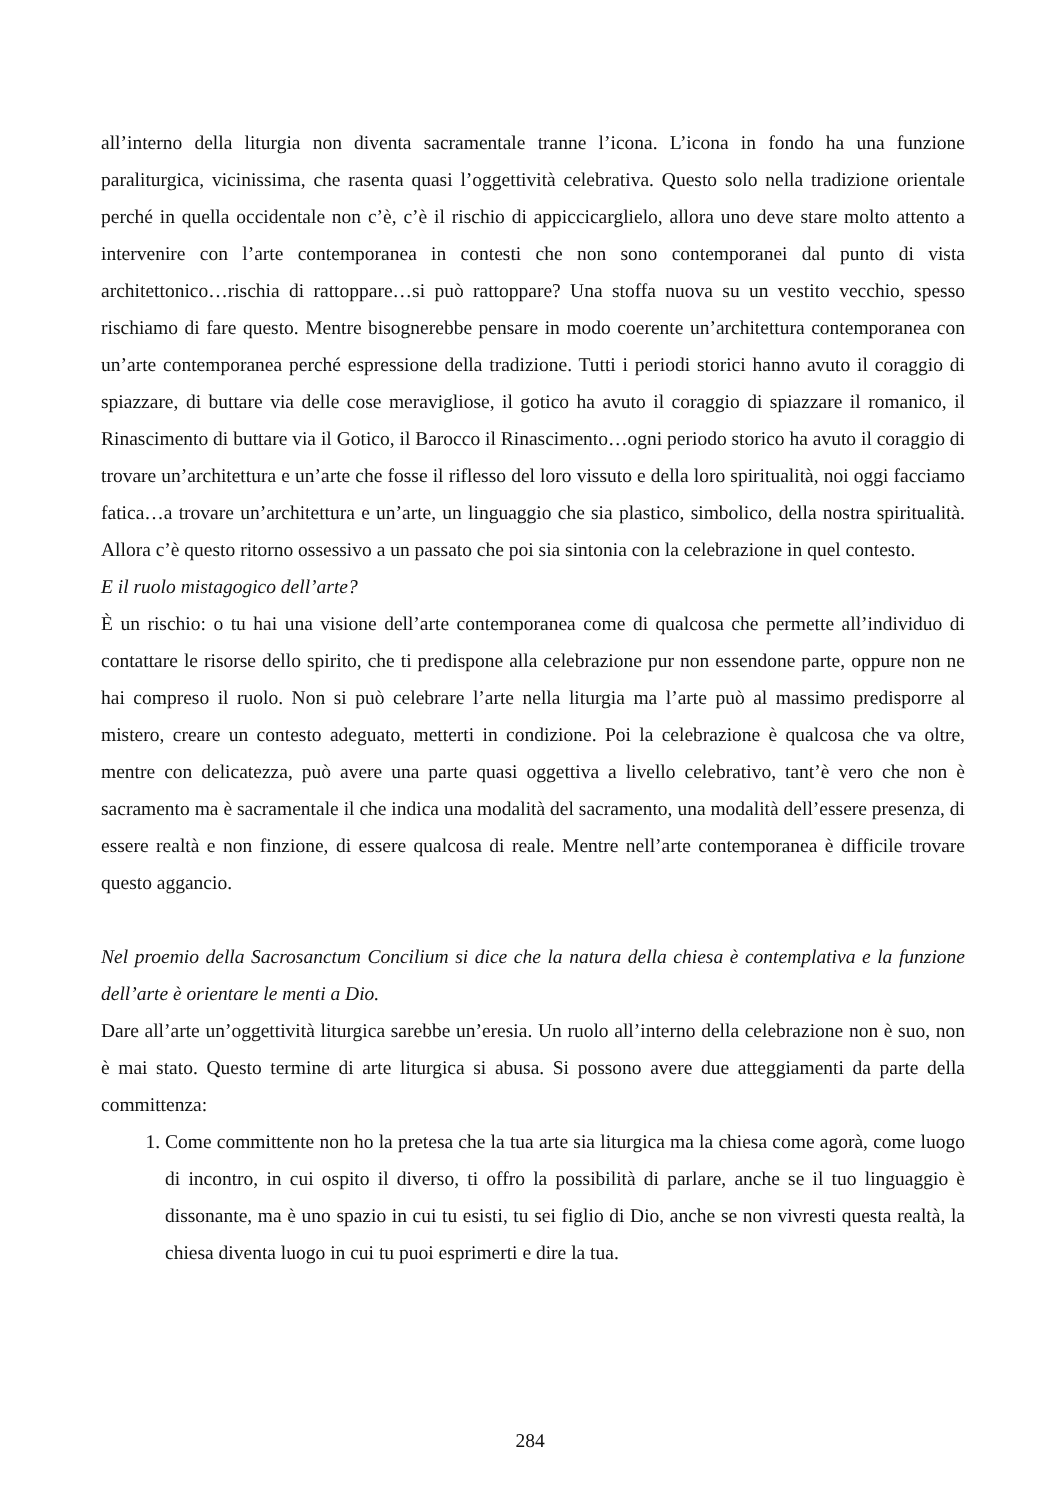all’interno della liturgia non diventa sacramentale tranne l’icona. L’icona in fondo ha una funzione paraliturgica, vicinissima, che rasenta quasi l’oggettività celebrativa. Questo solo nella tradizione orientale perché in quella occidentale non c’è, c’è il rischio di appiccicarglielo, allora uno deve stare molto attento a intervenire con l’arte contemporanea in contesti che non sono contemporanei dal punto di vista architettonico…rischia di rattoppare…si può rattoppare? Una stoffa nuova su un vestito vecchio, spesso rischiamo di fare questo. Mentre bisognerebbe pensare in modo coerente un’architettura contemporanea con un’arte contemporanea perché espressione della tradizione. Tutti i periodi storici hanno avuto il coraggio di spiazzare, di buttare via delle cose meravigliose, il gotico ha avuto il coraggio di spiazzare il romanico, il Rinascimento di buttare via il Gotico, il Barocco il Rinascimento…ogni periodo storico ha avuto il coraggio di trovare un’architettura e un’arte che fosse il riflesso del loro vissuto e della loro spiritualità, noi oggi facciamo fatica…a trovare un’architettura e un’arte, un linguaggio che sia plastico, simbolico, della nostra spiritualità. Allora c’è questo ritorno ossessivo a un passato che poi sia sintonia con la celebrazione in quel contesto.
E il ruolo mistagogico dell’arte?
È un rischio: o tu hai una visione dell’arte contemporanea come di qualcosa che permette all’individuo di contattare le risorse dello spirito, che ti predispone alla celebrazione pur non essendone parte, oppure non ne hai compreso il ruolo. Non si può celebrare l’arte nella liturgia ma l’arte può al massimo predisporre al mistero, creare un contesto adeguato, metterti in condizione. Poi la celebrazione è qualcosa che va oltre, mentre con delicatezza, può avere una parte quasi oggettiva a livello celebrativo, tant’è vero che non è sacramento ma è sacramentale il che indica una modalità del sacramento, una modalità dell’essere presenza, di essere realtà e non finzione, di essere qualcosa di reale. Mentre nell’arte contemporanea è difficile trovare questo aggancio.
Nel proemio della Sacrosanctum Concilium si dice che la natura della chiesa è contemplativa e la funzione dell’arte è orientare le menti a Dio.
Dare all’arte un’oggettività liturgica sarebbe un’eresia. Un ruolo all’interno della celebrazione non è suo, non è mai stato. Questo termine di arte liturgica si abusa. Si possono avere due atteggiamenti da parte della committenza:
1. Come committente non ho la pretesa che la tua arte sia liturgica ma la chiesa come agorà, come luogo di incontro, in cui ospito il diverso, ti offro la possibilità di parlare, anche se il tuo linguaggio è dissonante, ma è uno spazio in cui tu esisti, tu sei figlio di Dio, anche se non vivresti questa realtà, la chiesa diventa luogo in cui tu puoi esprimerti e dire la tua.
284